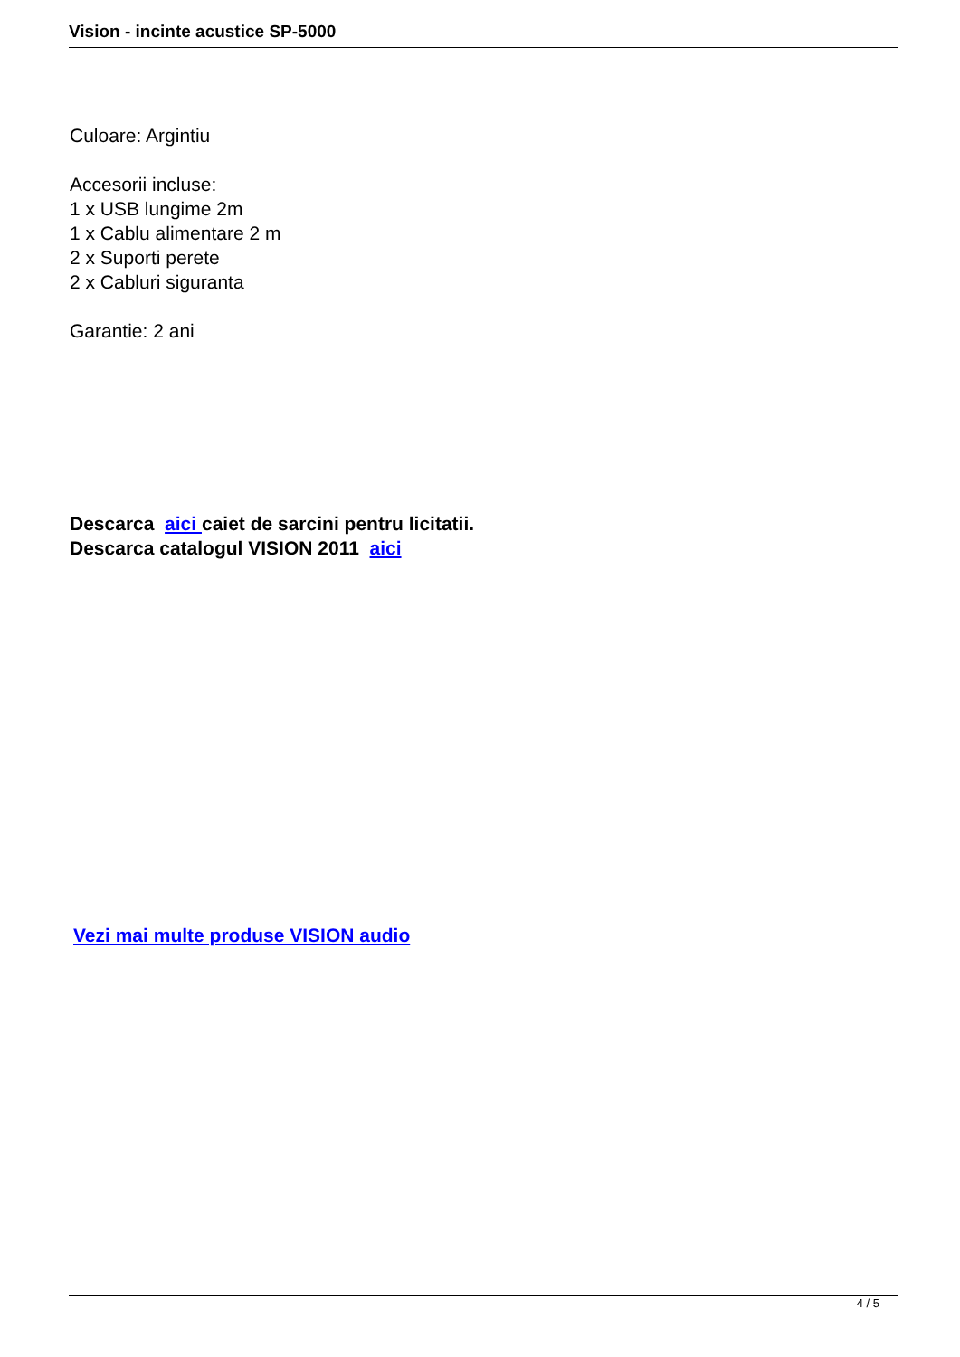Vision - incinte acustice SP-5000
Culoare: Argintiu
Accesorii incluse:
1 x USB lungime 2m
1 x Cablu alimentare 2 m
2 x Suporti perete
2 x Cabluri siguranta
Garantie: 2 ani
Descarca aici caiet de sarcini pentru licitatii.
Descarca catalogul VISION 2011 aici
Vezi mai multe produse VISION audio
4 / 5